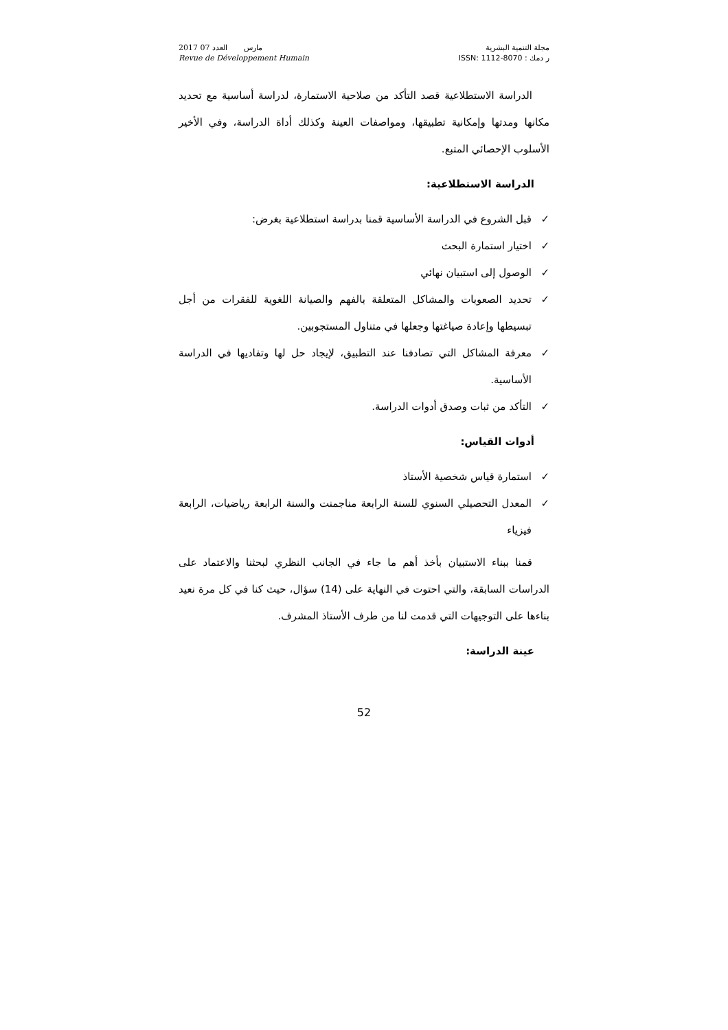2017 مارس العدد 07
Revue de Développement Humain
مجلة التنمية البشرية
ر دمك : ISSN: 1112-8070
الدراسة الاستطلاعية قصد التأكد من صلاحية الاستمارة، لدراسة أساسية مع تحديد مكانها ومدتها وإمكانية تطبيقها، ومواصفات العينة وكذلك أداة الدراسة، وفي الأخير الأسلوب الإحصائي المتبع.
الدراسة الاستطلاعية:
✓ قبل الشروع في الدراسة الأساسية قمنا بدراسة استطلاعية بغرض:
✓ اختيار استمارة البحث
✓ الوصول إلى استبيان نهائي
✓ تحديد الصعوبات والمشاكل المتعلقة بالفهم والصيانة اللغوية للفقرات من أجل تبسيطها وإعادة صياغتها وجعلها في متناول المستجوبين.
✓ معرفة المشاكل التي تصادفنا عند التطبيق، لإيجاد حل لها وتفاديها في الدراسة الأساسية.
✓ التأكد من ثبات وصدق أدوات الدراسة.
أدوات القياس:
✓ استمارة قياس شخصية الأستاذ
✓ المعدل التحصيلي السنوي للسنة الرابعة مناجمنت والسنة الرابعة رياضيات، الرابعة فيزياء
قمنا ببناء الاستبيان بأخذ أهم ما جاء في الجانب النظري لبحثنا والاعتماد على الدراسات السابقة، والتي احتوت في النهاية على (14) سؤال، حيث كنا في كل مرة نعيد بناءها على التوجيهات التي قدمت لنا من طرف الأستاذ المشرف.
عينة الدراسة:
52